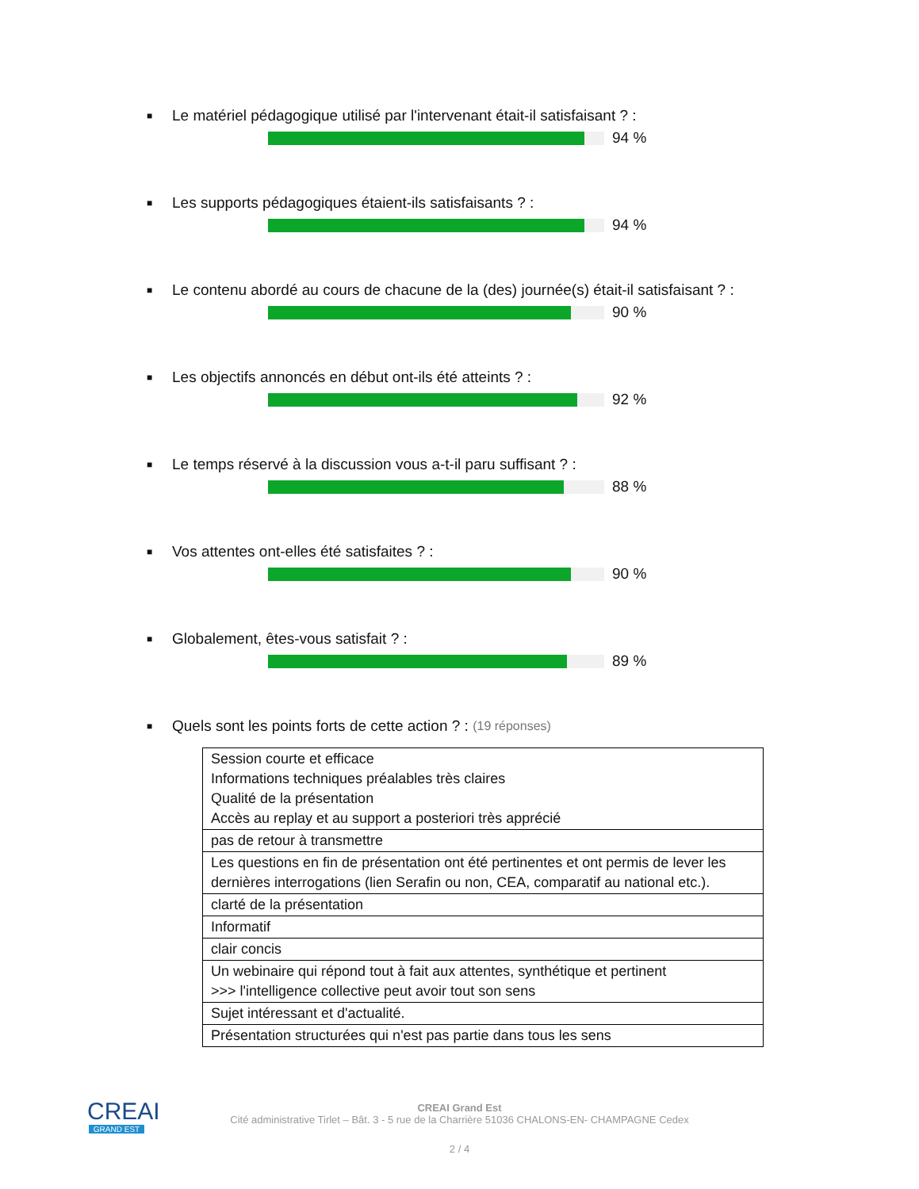■ Le matériel pédagogique utilisé par l'intervenant était-il satisfaisant ? :
94 %
■ Les supports pédagogiques étaient-ils satisfaisants ? :
94 %
■ Le contenu abordé au cours de chacune de la (des) journée(s) était-il satisfaisant ? :
90 %
■ Les objectifs annoncés en début ont-ils été atteints ? :
92 %
■ Le temps réservé à la discussion vous a-t-il paru suffisant ? :
88 %
■ Vos attentes ont-elles été satisfaites ? :
90 %
■ Globalement, êtes-vous satisfait ? :
89 %
■ Quels sont les points forts de cette action ? : (19 réponses)
| Session courte et efficace Informations techniques préalables très claires Qualité de la présentation Accès au replay et au support a posteriori très apprécié |
| pas de retour à transmettre |
| Les questions en fin de présentation ont été pertinentes et ont permis de lever les dernières interrogations (lien Serafin ou non, CEA, comparatif au national etc.). |
| clarté de la présentation |
| Informatif |
| clair concis |
| Un webinaire qui répond tout à fait aux attentes, synthétique et pertinent >>> l'intelligence collective peut avoir tout son sens |
| Sujet intéressant et d'actualité. |
| Présentation structurées qui n'est pas partie dans tous les sens |
CREAI
GRAND EST
CREAI Grand Est
Cité administrative Tirlet – Bât. 3 - 5 rue de la Charrière 51036 CHALONS-EN- CHAMPAGNE Cedex
2 / 4